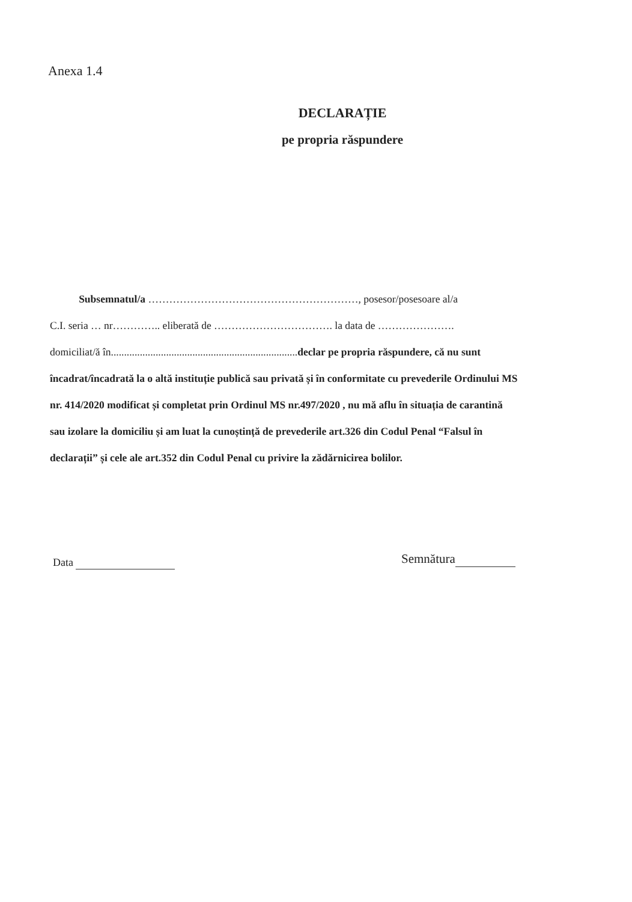Anexa 1.4
DECLARAȚIE
pe propria răspundere
Subsemnatul/a ……………………………………………………, posesor/posesoare al/a
C.I. seria … nr………….. eliberată de ……………………………. la data de ………………….
domiciliat/ă în.......................................................................declar pe propria răspundere, că nu sunt
încadrat/încadrată la o altă instituție publică sau privată și în conformitate cu prevederile Ordinului MS
nr. 414/2020 modificat și completat prin Ordinul MS nr.497/2020 , nu mă aflu în situația de carantină
sau izolare la domiciliu și am luat la cunoștință de prevederile art.326 din Codul Penal “Falsul în
declarații” și cele ale art.352 din Codul Penal cu privire la zădărnicirea bolilor.
Data
Semnătura